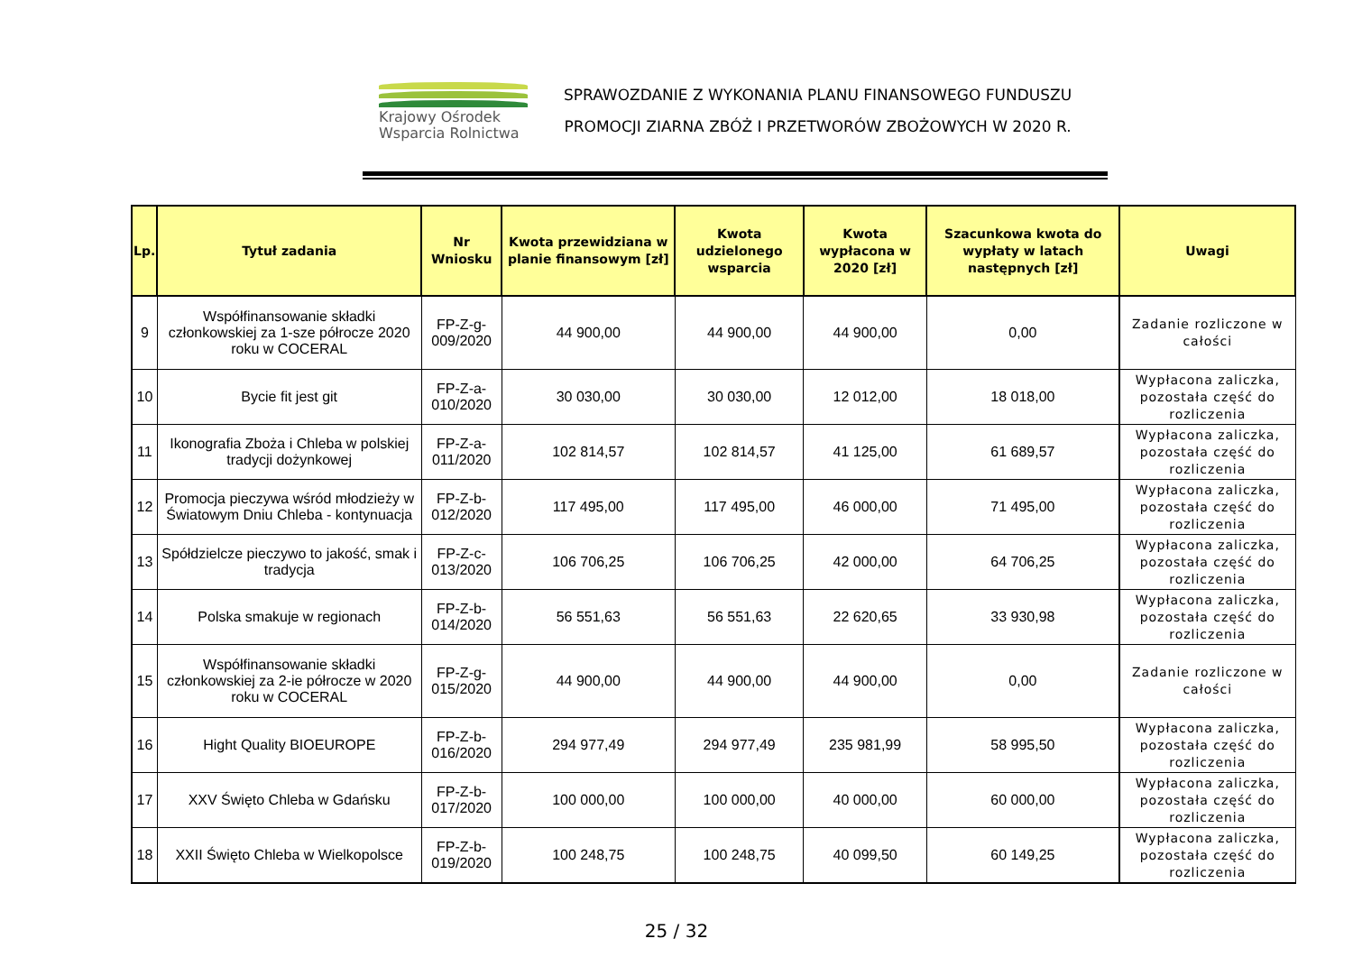Krajowy Ośrodek
Wsparcia Rolnictwa
SPRAWOZDANIE Z WYKONANIA PLANU FINANSOWEGO FUNDUSZU
PROMOCJI ZIARNA ZBÓŻ I PRZETWORÓW ZBOŻOWYCH W 2020 R.
| Lp. | Tytuł zadania | Nr Wniosku | Kwota przewidziana w planie finansowym [zł] | Kwota udzielonego wsparcia | Kwota wypłacona w 2020 [zł] | Szacunkowa kwota do wypłaty w latach następnych [zł] | Uwagi |
| --- | --- | --- | --- | --- | --- | --- | --- |
| 9 | Współfinansowanie składki członkowskiej za 1-sze półrocze 2020 roku w COCERAL | FP-Z-g-009/2020 | 44 900,00 | 44 900,00 | 44 900,00 | 0,00 | Zadanie rozliczone w całości |
| 10 | Bycie fit jest git | FP-Z-a-010/2020 | 30 030,00 | 30 030,00 | 12 012,00 | 18 018,00 | Wypłacona zaliczka, pozostała część do rozliczenia |
| 11 | Ikonografia Zboża i Chleba w polskiej tradycji dożynkowej | FP-Z-a-011/2020 | 102 814,57 | 102 814,57 | 41 125,00 | 61 689,57 | Wypłacona zaliczka, pozostała część do rozliczenia |
| 12 | Promocja pieczywa wśród młodzieży w Światowym Dniu Chleba - kontynuacja | FP-Z-b-012/2020 | 117 495,00 | 117 495,00 | 46 000,00 | 71 495,00 | Wypłacona zaliczka, pozostała część do rozliczenia |
| 13 | Spółdzielcze pieczywo to jakość, smak i tradycja | FP-Z-c-013/2020 | 106 706,25 | 106 706,25 | 42 000,00 | 64 706,25 | Wypłacona zaliczka, pozostała część do rozliczenia |
| 14 | Polska smakuje w regionach | FP-Z-b-014/2020 | 56 551,63 | 56 551,63 | 22 620,65 | 33 930,98 | Wypłacona zaliczka, pozostała część do rozliczenia |
| 15 | Współfinansowanie składki członkowskiej za 2-ie półrocze w 2020 roku w COCERAL | FP-Z-g-015/2020 | 44 900,00 | 44 900,00 | 44 900,00 | 0,00 | Zadanie rozliczone w całości |
| 16 | Hight Quality BIOEUROPE | FP-Z-b-016/2020 | 294 977,49 | 294 977,49 | 235 981,99 | 58 995,50 | Wypłacona zaliczka, pozostała część do rozliczenia |
| 17 | XXV Święto Chleba w Gdańsku | FP-Z-b-017/2020 | 100 000,00 | 100 000,00 | 40 000,00 | 60 000,00 | Wypłacona zaliczka, pozostała część do rozliczenia |
| 18 | XXII Święto Chleba w Wielkopolsce | FP-Z-b-019/2020 | 100 248,75 | 100 248,75 | 40 099,50 | 60 149,25 | Wypłacona zaliczka, pozostała część do rozliczenia |
25 / 32